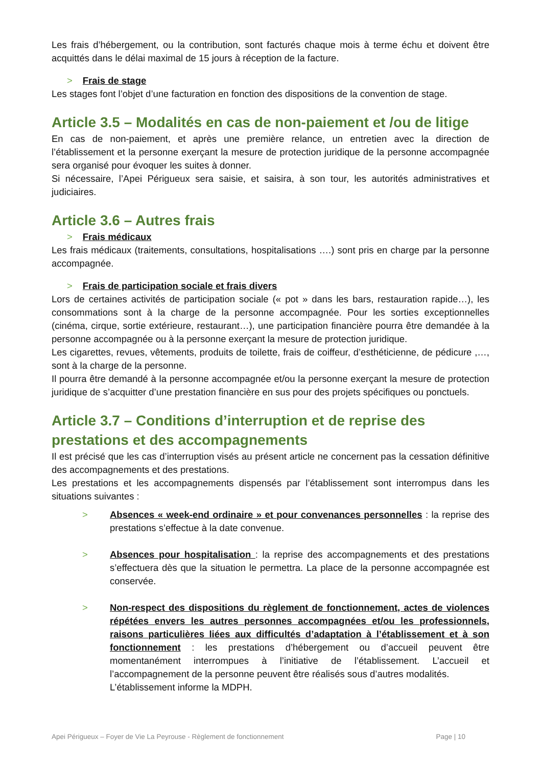Les frais d’hébergement, ou la contribution, sont facturés chaque mois à terme échu et doivent être acquittés dans le délai maximal de 15 jours à réception de la facture.
> Frais de stage
Les stages font l’objet d’une facturation en fonction des dispositions de la convention de stage.
Article 3.5 – Modalités en cas de non-paiement et /ou de litige
En cas de non-paiement, et après une première relance, un entretien avec la direction de l’établissement et la personne exerçant la mesure de protection juridique de la personne accompagnée sera organisé pour évoquer les suites à donner.
Si nécessaire, l’Apei Périgueux sera saisie, et saisira, à son tour, les autorités administratives et judiciaires.
Article 3.6 – Autres frais
> Frais médicaux
Les frais médicaux (traitements, consultations, hospitalisations ….) sont pris en charge par la personne accompagnée.
> Frais de participation sociale et frais divers
Lors de certaines activités de participation sociale (« pot » dans les bars, restauration rapide…), les consommations sont à la charge de la personne accompagnée. Pour les sorties exceptionnelles (cinéma, cirque, sortie extérieure, restaurant…), une participation financière pourra être demandée à la personne accompagnée ou à la personne exerçant la mesure de protection juridique.
Les cigarettes, revues, vêtements, produits de toilette, frais de coiffeur, d’esthéticienne, de pédicure ,…, sont à la charge de la personne.
Il pourra être demandé à la personne accompagnée et/ou la personne exerçant la mesure de protection juridique de s’acquitter d’une prestation financière en sus pour des projets spécifiques ou ponctuels.
Article 3.7 – Conditions d’interruption et de reprise des prestations et des accompagnements
Il est précisé que les cas d’interruption visés au présent article ne concernent pas la cessation définitive des accompagnements et des prestations.
Les prestations et les accompagnements dispensés par l’établissement sont interrompus dans les situations suivantes :
> Absences « week-end ordinaire » et pour convenances personnelles : la reprise des prestations s’effectue à la date convenue.
> Absences pour hospitalisation : la reprise des accompagnements et des prestations s’effectuera dès que la situation le permettra. La place de la personne accompagnée est conservée.
> Non-respect des dispositions du règlement de fonctionnement, actes de violences répétées envers les autres personnes accompagnées et/ou les professionnels, raisons particulières liées aux difficultés d’adaptation à l’établissement et à son fonctionnement : les prestations d’hébergement ou d’accueil peuvent être momentanément interrompues à l’initiative de l’établissement. L’accueil et l’accompagnement de la personne peuvent être réalisés sous d’autres modalités.
L’établissement informe la MDPH.
Apei Périgueux – Foyer de Vie La Peyrouse - Règlement de fonctionnement Page | 10